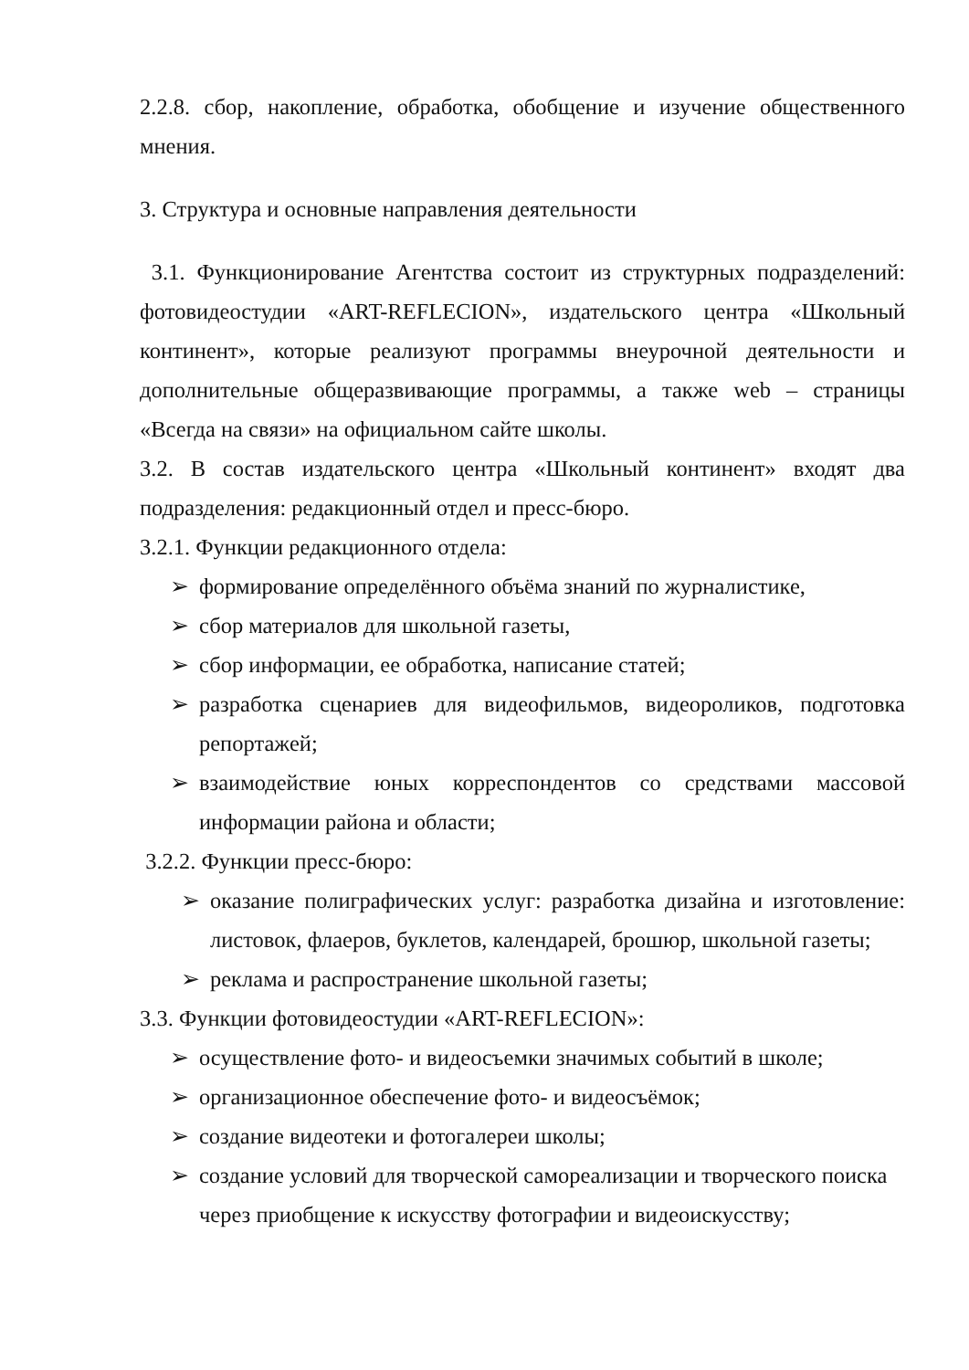2.2.8. сбор, накопление, обработка, обобщение и изучение общественного мнения.
3. Структура и основные направления деятельности
3.1. Функционирование Агентства состоит из структурных подразделений: фотовидеостудии «ART-REFLECION», издательского центра «Школьный континент», которые реализуют программы внеурочной деятельности и дополнительные общеразвивающие программы, а также web – страницы «Всегда на связи» на официальном сайте школы.
3.2. В состав издательского центра «Школьный континент» входят два подразделения: редакционный отдел и пресс-бюро.
3.2.1. Функции редакционного отдела:
➢ формирование определённого объёма знаний по журналистике,
➢ сбор материалов для школьной газеты,
➢ сбор информации, ее обработка, написание статей;
➢ разработка сценариев для видеофильмов, видеороликов, подготовка репортажей;
➢ взаимодействие юных корреспондентов со средствами массовой информации района и области;
3.2.2. Функции пресс-бюро:
➢ оказание полиграфических услуг: разработка дизайна и изготовление: листовок, флаеров, буклетов, календарей, брошюр, школьной газеты;
➢ реклама и распространение школьной газеты;
3.3. Функции фотовидеостудии «ART-REFLECION»:
➢ осуществление фото- и видеосъемки значимых событий в школе;
➢ организационное обеспечение фото- и видеосъёмок;
➢ создание видеотеки и фотогалереи школы;
➢ создание условий для творческой самореализации и творческого поиска через приобщение к искусству фотографии и видеоискусству;